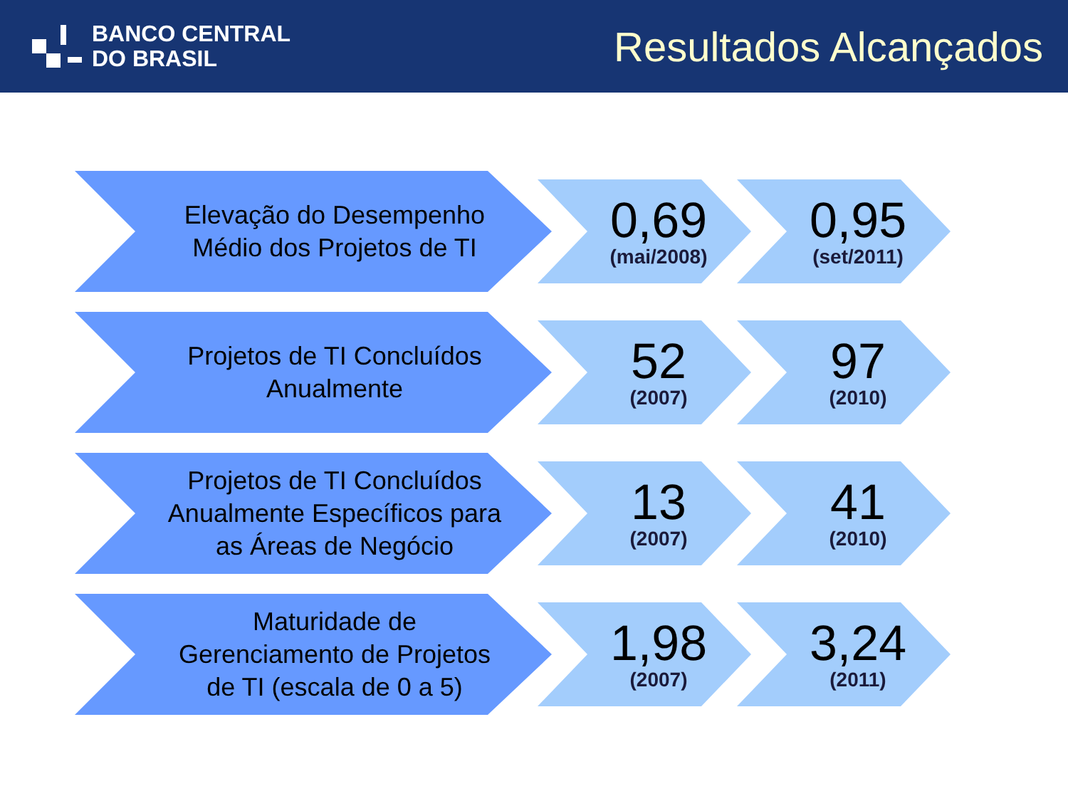BANCO CENTRAL
DO BRASIL
Resultados Alcançados
Elevação do Desempenho
Médio dos Projetos de TI
0,69
(mai/2008)
0,95
(set/2011)
Projetos de TI Concluídos
Anualmente
52
(2007)
97
(2010)
Projetos de TI Concluídos
Anualmente Específicos para
as Áreas de Negócio
13
(2007)
41
(2010)
Maturidade de
Gerenciamento de Projetos
de TI (escala de 0 a 5)
1,98
(2007)
3,24
(2011)